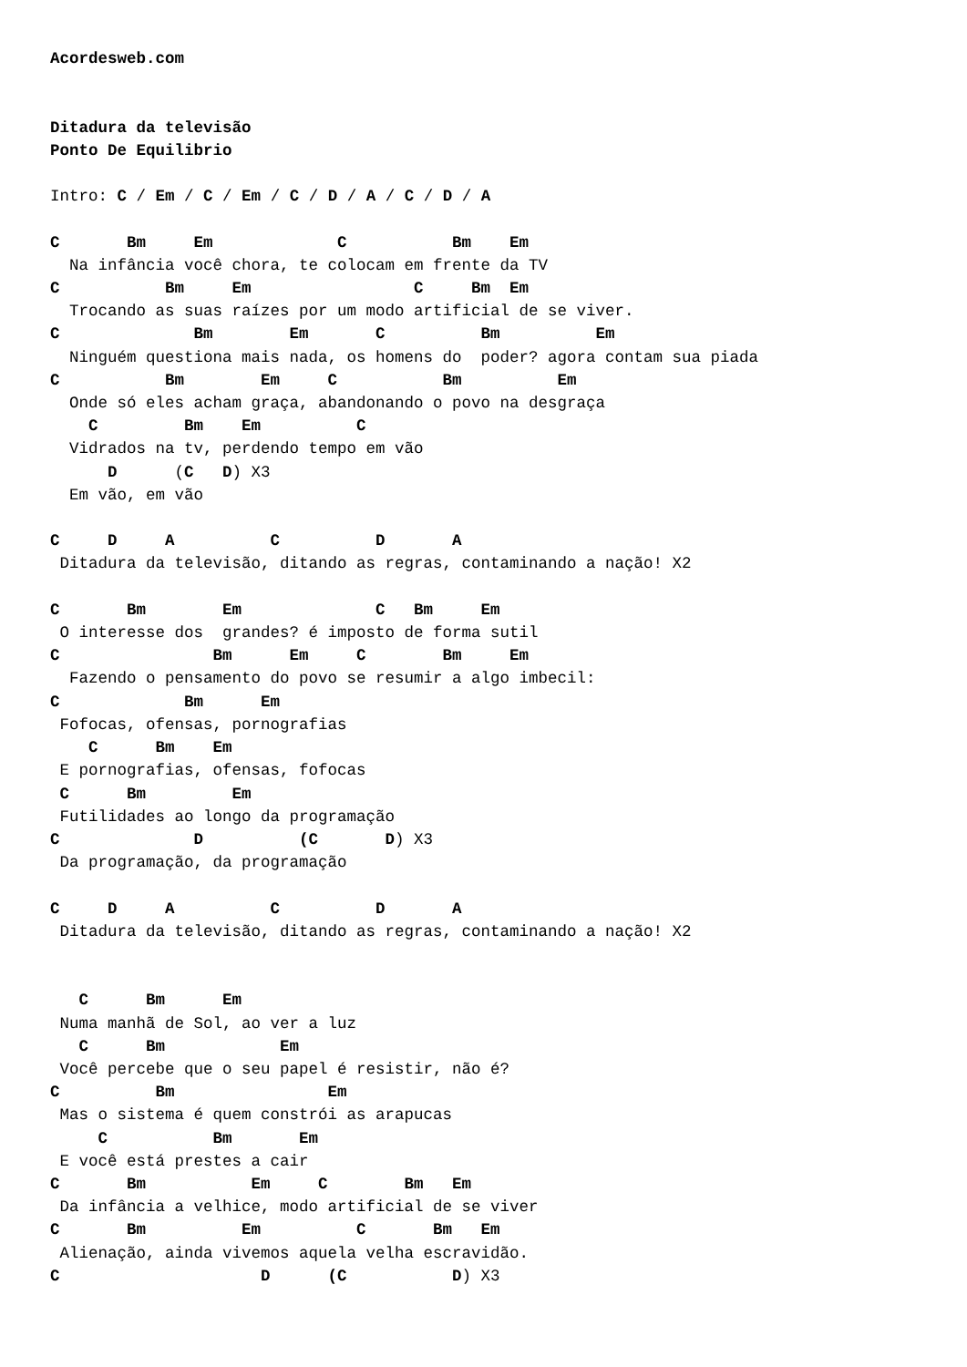Acordesweb.com


Ditadura da televisão
Ponto De Equilibrio

Intro: C / Em / C / Em / C / D / A / C / D / A

C       Bm     Em             C           Bm    Em
  Na infância você chora, te colocam em frente da TV
C           Bm     Em                 C     Bm  Em
  Trocando as suas raízes por um modo artificial de se viver.
C              Bm        Em       C          Bm          Em
  Ninguém questiona mais nada, os homens do  poder? agora contam sua piada
C           Bm        Em     C           Bm          Em
  Onde só eles acham graça, abandonando o povo na desgraça
    C         Bm    Em          C
  Vidrados na tv, perdendo tempo em vão
      D      (C   D) X3
  Em vão, em vão

C     D     A          C          D       A
 Ditadura da televisão, ditando as regras, contaminando a nação! X2

C       Bm        Em              C   Bm     Em
 O interesse dos  grandes? é imposto de forma sutil
C                Bm      Em     C        Bm     Em
  Fazendo o pensamento do povo se resumir a algo imbecil:
C             Bm      Em
 Fofocas, ofensas, pornografias
    C      Bm    Em
 E pornografias, ofensas, fofocas
 C      Bm         Em
 Futilidades ao longo da programação
C              D          (C       D) X3
 Da programação, da programação

C     D     A          C          D       A
 Ditadura da televisão, ditando as regras, contaminando a nação! X2


   C      Bm      Em
 Numa manhã de Sol, ao ver a luz
   C      Bm            Em
 Você percebe que o seu papel é resistir, não é?
C          Bm                Em
 Mas o sistema é quem constrói as arapucas
     C           Bm       Em
 E você está prestes a cair
C       Bm           Em     C        Bm   Em
 Da infância a velhice, modo artificial de se viver
C       Bm          Em          C       Bm   Em
 Alienação, ainda vivemos aquela velha escravidão.
C                     D      (C           D) X3